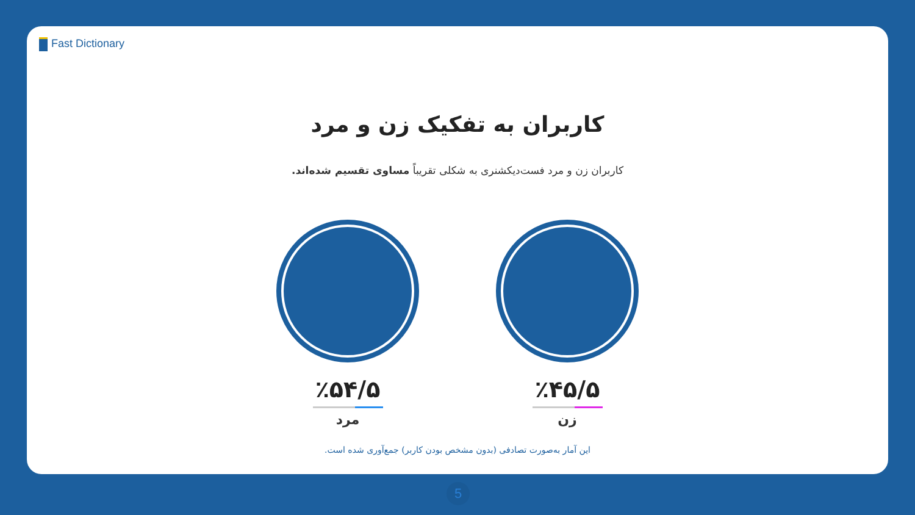Fast Dictionary
کاربران به تفکیک زن و مرد
کاربران زن و مرد فست‌دیکشنری به شکلی تقریباً مساوی تقسیم شده‌اند.
٪۴۵/۵
زن
٪۵۴/۵
مرد
این آمار به‌صورت تصادفی (بدون مشخص بودن کاربر) جمع‌آوری شده است.
5